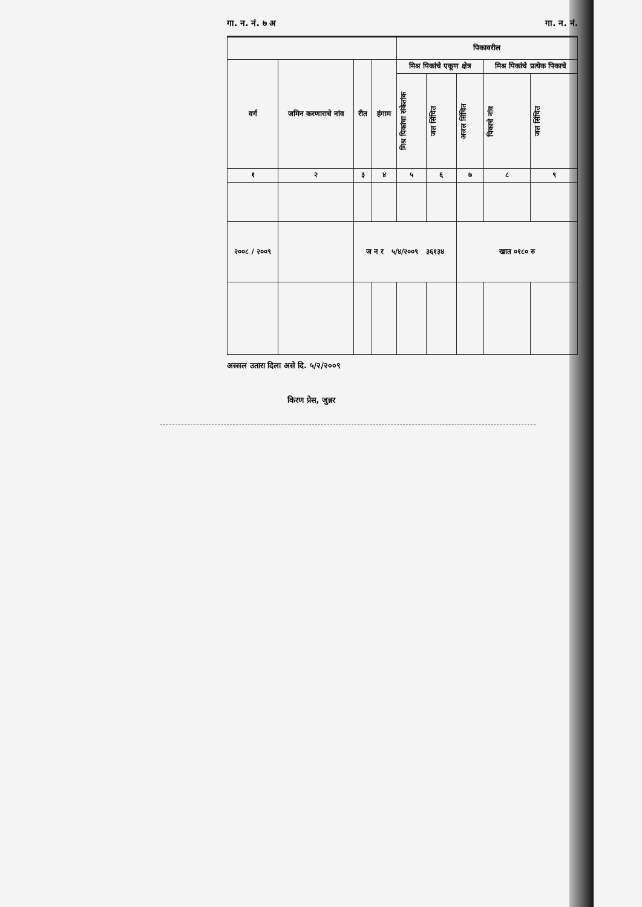गा. न. नं. ७ अ गा. न. नं.
| | | | | पिकावरील | | | | |
| --- | --- | --- | --- | --- | --- | --- | --- | --- |
| वर्ग | जमिन करणाराचे नांव | रीत | हंगाम | मिश्र पिकांचे एकूण क्षेत्र | | | मिश्र पिकांचे प्रत्येक पिकाचे | |
| | | | | मिश्र पिकांचा संकेतांक | जल सिंचित | अजल सिंचित | पिकाचे नांव | जल सिंचित |
| १ | २ | ३ | ४ | ५ | ६ | ७ | ८ | ९ |
| २००८ / २००९ | | ज न र ५/४/२००९ ३६१३४ | | | | खात ०१८० रु | | |
अस्सल उतारा दिला असे दि. ५/२/२००९
किरण प्रेस, जुन्नर